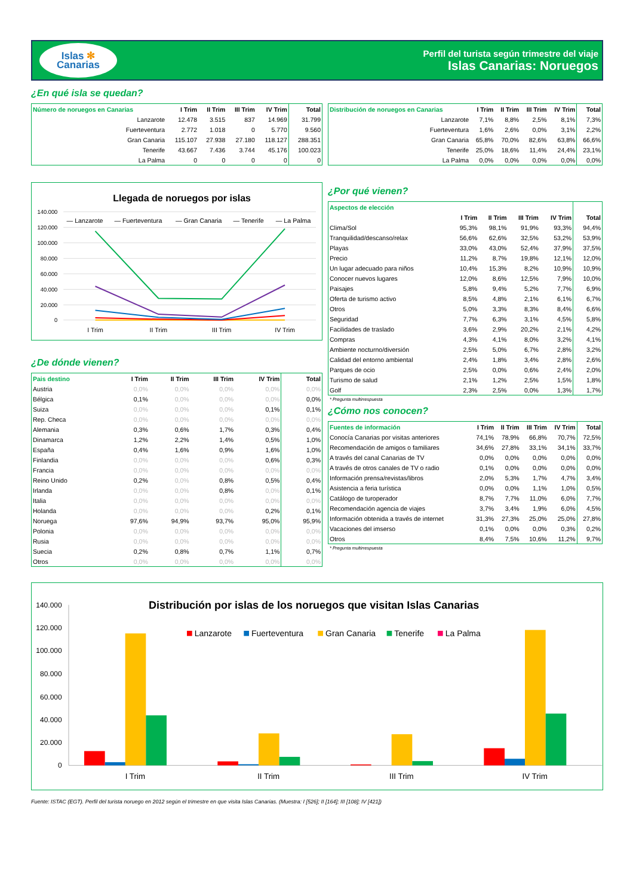Islas ✻
Canarias
Perfil del turista según trimestre del viaje
Islas Canarias: Noruegos
¿En qué isla se quedan?
| Número de noruegos en Canarias | I Trim | II Trim | III Trim | IV Trim | Total |
| --- | --- | --- | --- | --- | --- |
| Lanzarote | 12.478 | 3.515 | 837 | 14.969 | 31.799 |
| Fuerteventura | 2.772 | 1.018 | 0 | 5.770 | 9.560 |
| Gran Canaria | 115.107 | 27.938 | 27.180 | 118.127 | 288.351 |
| Tenerife | 43.667 | 7.436 | 3.744 | 45.176 | 100.023 |
| La Palma | 0 | 0 | 0 | 0 | 0 |
| Distribución de noruegos en Canarias | I Trim | II Trim | III Trim | IV Trim | Total |
| --- | --- | --- | --- | --- | --- |
| Lanzarote | 7,1% | 8,8% | 2,5% | 8,1% | 7,3% |
| Fuerteventura | 1,6% | 2,6% | 0,0% | 3,1% | 2,2% |
| Gran Canaria | 65,8% | 70,0% | 82,6% | 63,8% | 66,6% |
| Tenerife | 25,0% | 18,6% | 11,4% | 24,4% | 23,1% |
| La Palma | 0,0% | 0,0% | 0,0% | 0,0% | 0,0% |
Llegada de noruegos por islas
140.000
120.000
100.000
80.000
60.000
40.000
20.000
0
— Lanzarote
— Fuerteventura
— Gran Canaria
— Tenerife
— La Palma
I Trim
II Trim
III Trim
IV Trim
¿De dónde vienen?
| Pais destino | I Trim | II Trim | III Trim | IV Trim | Total |
| --- | --- | --- | --- | --- | --- |
| Austria | 0,0% | 0,0% | 0,0% | 0,0% | 0,0% |
| Bélgica | 0,1% | 0,0% | 0,0% | 0,0% | 0,0% |
| Suiza | 0,0% | 0,0% | 0,0% | 0,1% | 0,1% |
| Rep. Checa | 0,0% | 0,0% | 0,0% | 0,0% | 0,0% |
| Alemania | 0,3% | 0,6% | 1,7% | 0,3% | 0,4% |
| Dinamarca | 1,2% | 2,2% | 1,4% | 0,5% | 1,0% |
| España | 0,4% | 1,6% | 0,9% | 1,6% | 1,0% |
| Finlandia | 0,0% | 0,0% | 0,0% | 0,6% | 0,3% |
| Francia | 0,0% | 0,0% | 0,0% | 0,0% | 0,0% |
| Reino Unido | 0,2% | 0,0% | 0,8% | 0,5% | 0,4% |
| Irlanda | 0,0% | 0,0% | 0,8% | 0,0% | 0,1% |
| Italia | 0,0% | 0,0% | 0,0% | 0,0% | 0,0% |
| Holanda | 0,0% | 0,0% | 0,0% | 0,2% | 0,1% |
| Noruega | 97,6% | 94,9% | 93,7% | 95,0% | 95,9% |
| Polonia | 0,0% | 0,0% | 0,0% | 0,0% | 0,0% |
| Rusia | 0,0% | 0,0% | 0,0% | 0,0% | 0,0% |
| Suecia | 0,2% | 0,8% | 0,7% | 1,1% | 0,7% |
| Otros | 0,0% | 0,0% | 0,0% | 0,0% | 0,0% |
¿Por qué vienen?
| Aspectos de elección | | | | | |
| --- | --- | --- | --- | --- | --- |
| | I Trim | II Trim | III Trim | IV Trim | Total |
| Clima/Sol | 95,3% | 98,1% | 91,9% | 93,3% | 94,4% |
| Tranquilidad/descanso/relax | 56,6% | 62,6% | 32,5% | 53,2% | 53,9% |
| Playas | 33,0% | 43,0% | 52,4% | 37,9% | 37,5% |
| Precio | 11,2% | 8,7% | 19,8% | 12,1% | 12,0% |
| Un lugar adecuado para niños | 10,4% | 15,3% | 8,2% | 10,9% | 10,9% |
| Conocer nuevos lugares | 12,0% | 8,6% | 12,5% | 7,9% | 10,0% |
| Paisajes | 5,8% | 9,4% | 5,2% | 7,7% | 6,9% |
| Oferta de turismo activo | 8,5% | 4,8% | 2,1% | 6,1% | 6,7% |
| Otros | 5,0% | 3,3% | 8,3% | 8,4% | 6,6% |
| Seguridad | 7,7% | 6,3% | 3,1% | 4,5% | 5,8% |
| Facilidades de traslado | 3,6% | 2,9% | 20,2% | 2,1% | 4,2% |
| Compras | 4,3% | 4,1% | 8,0% | 3,2% | 4,1% |
| Ambiente nocturno/diversión | 2,5% | 5,0% | 6,7% | 2,8% | 3,2% |
| Calidad del entorno ambiental | 2,4% | 1,8% | 3,4% | 2,8% | 2,6% |
| Parques de ocio | 2,5% | 0,0% | 0,6% | 2,4% | 2,0% |
| Turismo de salud | 2,1% | 1,2% | 2,5% | 1,5% | 1,8% |
| Golf | 2,3% | 2,5% | 0,0% | 1,3% | 1,7% |
* Pregunta multirrespuesta
¿Cómo nos conocen?
| Fuentes de información | I Trim | II Trim | III Trim | IV Trim | Total |
| --- | --- | --- | --- | --- | --- |
| Conocía Canarias por visitas anteriores | 74,1% | 78,9% | 66,8% | 70,7% | 72,5% |
| Recomendación de amigos o familiares | 34,6% | 27,8% | 33,1% | 34,1% | 33,7% |
| A través del canal Canarias de TV | 0,0% | 0,0% | 0,0% | 0,0% | 0,0% |
| A través de otros canales de TV o radio | 0,1% | 0,0% | 0,0% | 0,0% | 0,0% |
| Información prensa/revistas/libros | 2,0% | 5,3% | 1,7% | 4,7% | 3,4% |
| Asistencia a feria turística | 0,0% | 0,0% | 1,1% | 1,0% | 0,5% |
| Catálogo de turoperador | 8,7% | 7,7% | 11,0% | 6,0% | 7,7% |
| Recomendación agencia de viajes | 3,7% | 3,4% | 1,9% | 6,0% | 4,5% |
| Información obtenida a través de internet | 31,3% | 27,3% | 25,0% | 25,0% | 27,8% |
| Vacaciones del imserso | 0,1% | 0,0% | 0,0% | 0,3% | 0,2% |
| Otros | 8,4% | 7,5% | 10,6% | 11,2% | 9,7% |
* Pregunta multirrespuesta
Distribución por islas de los noruegos que visitan Islas Canarias
140.000
120.000
100.000
80.000
60.000
40.000
20.000
0
Lanzarote
Fuerteventura
Gran Canaria
Tenerife
La Palma
I Trim
II Trim
III Trim
IV Trim
Fuente: ISTAC (EGT). Perfil del turista noruego en 2012 según el trimestre en que visita Islas Canarias. (Muestra: I [526]; II [164]; III [108]; IV [421])